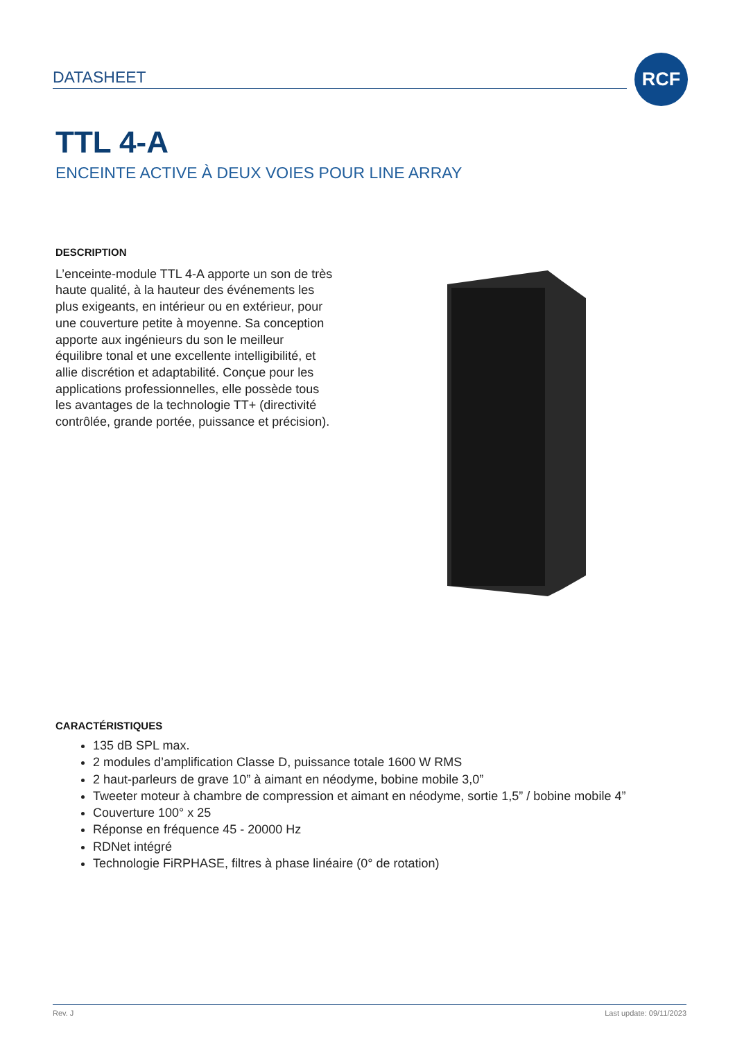DATASHEET
RCF
TTL 4-A
ENCEINTE ACTIVE À DEUX VOIES POUR LINE ARRAY
DESCRIPTION
L’enceinte-module TTL 4-A apporte un son de très haute qualité, à la hauteur des événements les plus exigeants, en intérieur ou en extérieur, pour une couverture petite à moyenne. Sa conception apporte aux ingénieurs du son le meilleur équilibre tonal et une excellente intelligibilité, et allie discrétion et adaptabilité. Conçue pour les applications professionnelles, elle possède tous les avantages de la technologie TT+ (directivité contrôlée, grande portée, puissance et précision).
CARACTÉRISTIQUES
135 dB SPL max.
2 modules d’amplification Classe D, puissance totale 1600 W RMS
2 haut-parleurs de grave 10” à aimant en néodyme, bobine mobile 3,0”
Tweeter moteur à chambre de compression et aimant en néodyme, sortie 1,5” / bobine mobile 4”
Couverture 100° x 25
Réponse en fréquence 45 - 20000 Hz
RDNet intégré
Technologie FiRPHASE, filtres à phase linéaire (0° de rotation)
Rev. J Last update: 09/11/2023